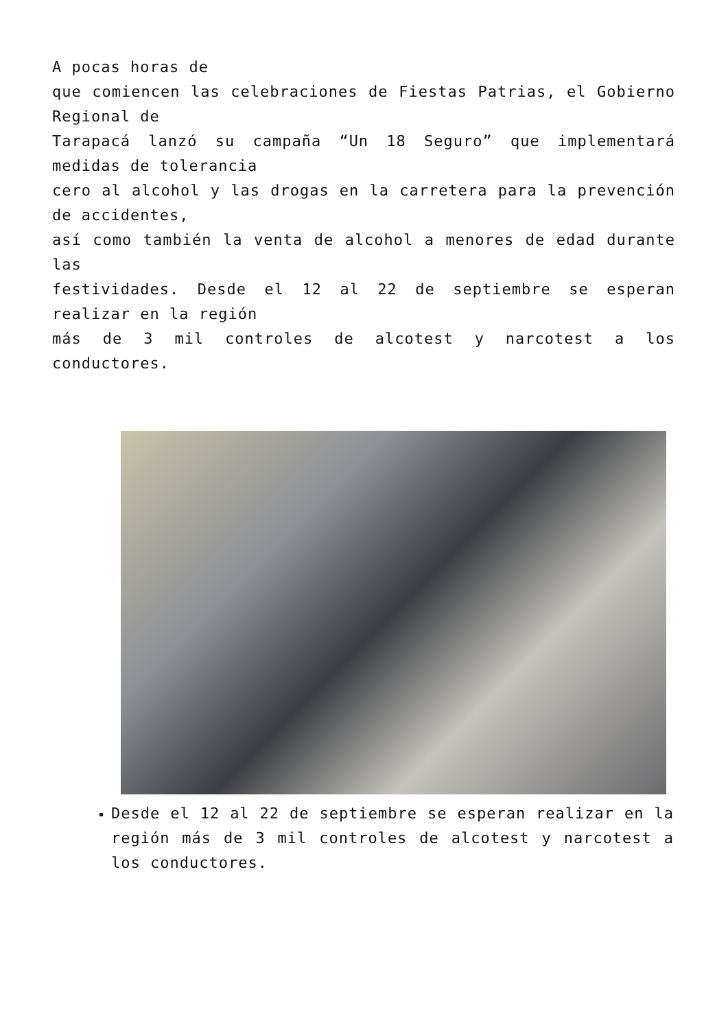A pocas horas de
que comiencen las celebraciones de Fiestas Patrias, el Gobierno Regional de
Tarapacá lanzó su campaña “Un 18 Seguro” que implementará medidas de tolerancia
cero al alcohol y las drogas en la carretera para la prevención de accidentes,
así como también la venta de alcohol a menores de edad durante las
festividades. Desde el 12 al 22 de septiembre se esperan realizar en la región
más de 3 mil controles de alcotest y narcotest a los conductores.
Desde el 12 al 22 de septiembre se esperan realizar en la región más de 3 mil controles de alcotest y narcotest a los conductores.